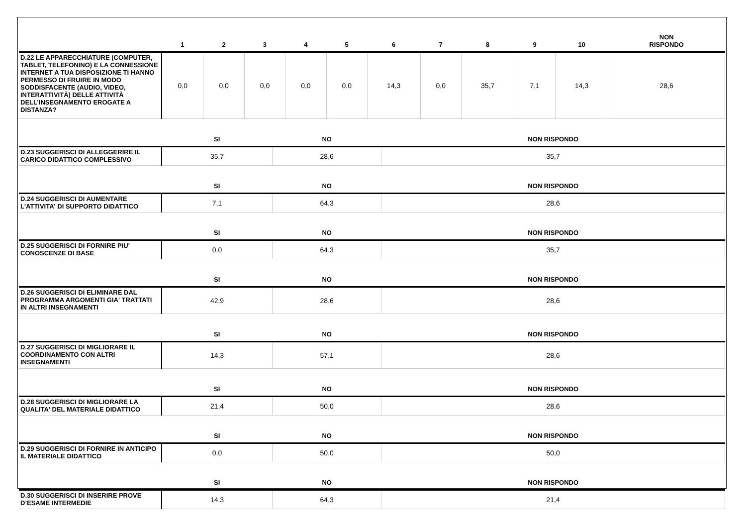| | 1 | 2 | 3 | 4 | 5 | 6 | 7 | 8 | 9 | 10 | NON RISPONDO |
| --- | --- | --- | --- | --- | --- | --- | --- | --- | --- | --- | --- |
| D.22 LE APPARECCHIATURE (COMPUTER, TABLET, TELEFONINO) E LA CONNESSIONE INTERNET A TUA DISPOSIZIONE TI HANNO PERMESSO DI FRUIRE IN MODO SODDISFACENTE (AUDIO, VIDEO, INTERATTIVITÀ) DELLE ATTIVITÀ DELL’INSEGNAMENTO EROGATE A DISTANZA? | 0,0 | 0,0 | 0,0 | 0,0 | 0,0 | 14,3 | 0,0 | 35,7 | 7,1 | 14,3 | 28,6 |
| | SI | NO | NON RISPONDO |
| --- | --- | --- | --- |
| D.23 SUGGERISCI DI ALLEGGERIRE IL CARICO DIDATTICO COMPLESSIVO | 35,7 | 28,6 | 35,7 |
| | SI | NO | NON RISPONDO |
| D.24 SUGGERISCI DI AUMENTARE L'ATTIVITA' DI SUPPORTO DIDATTICO | 7,1 | 64,3 | 28,6 |
| | SI | NO | NON RISPONDO |
| D.25 SUGGERISCI DI FORNIRE PIU' CONOSCENZE DI BASE | 0,0 | 64,3 | 35,7 |
| | SI | NO | NON RISPONDO |
| D.26 SUGGERISCI DI ELIMINARE DAL PROGRAMMA ARGOMENTI GIA' TRATTATI IN ALTRI INSEGNAMENTI | 42,9 | 28,6 | 28,6 |
| | SI | NO | NON RISPONDO |
| D.27 SUGGERISCI DI MIGLIORARE IL COORDINAMENTO CON ALTRI INSEGNAMENTI | 14,3 | 57,1 | 28,6 |
| | SI | NO | NON RISPONDO |
| D.28 SUGGERISCI DI MIGLIORARE LA QUALITA' DEL MATERIALE DIDATTICO | 21,4 | 50,0 | 28,6 |
| | SI | NO | NON RISPONDO |
| D.29 SUGGERISCI DI FORNIRE IN ANTICIPO IL MATERIALE DIDATTICO | 0,0 | 50,0 | 50,0 |
| | SI | NO | NON RISPONDO |
| D.30 SUGGERISCI DI INSERIRE PROVE D’ESAME INTERMEDIE | 14,3 | 64,3 | 21,4 |